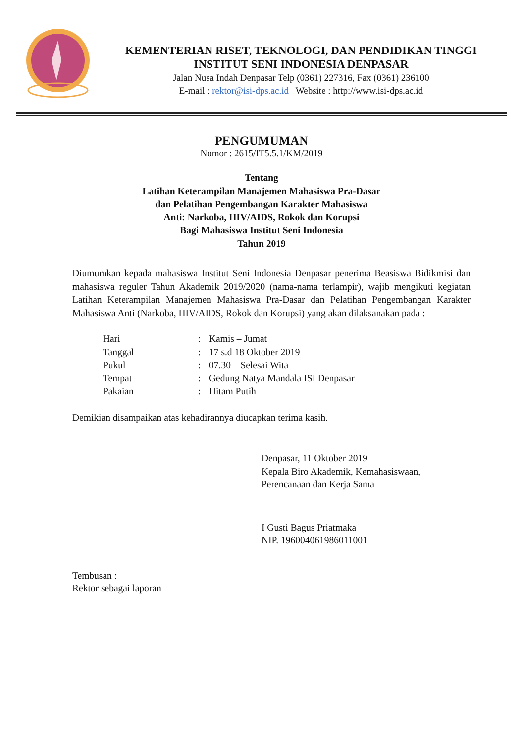KEMENTERIAN RISET, TEKNOLOGI, DAN PENDIDIKAN TINGGI
INSTITUT SENI INDONESIA DENPASAR
Jalan Nusa Indah Denpasar Telp (0361) 227316, Fax (0361) 236100
E-mail : rektor@isi-dps.ac.id Website : http://www.isi-dps.ac.id
PENGUMUMAN
Nomor : 2615/IT5.5.1/KM/2019
Tentang
Latihan Keterampilan Manajemen Mahasiswa Pra-Dasar
dan Pelatihan Pengembangan Karakter Mahasiswa
Anti: Narkoba, HIV/AIDS, Rokok dan Korupsi
Bagi Mahasiswa Institut Seni Indonesia
Tahun 2019
Diumumkan kepada mahasiswa Institut Seni Indonesia Denpasar penerima Beasiswa Bidikmisi dan mahasiswa reguler Tahun Akademik 2019/2020 (nama-nama terlampir), wajib mengikuti kegiatan Latihan Keterampilan Manajemen Mahasiswa Pra-Dasar dan Pelatihan Pengembangan Karakter Mahasiswa Anti (Narkoba, HIV/AIDS, Rokok dan Korupsi) yang akan dilaksanakan pada :
| Hari | : | Kamis – Jumat |
| Tanggal | : | 17 s.d 18 Oktober 2019 |
| Pukul | : | 07.30 – Selesai Wita |
| Tempat | : | Gedung Natya Mandala ISI Denpasar |
| Pakaian | : | Hitam Putih |
Demikian disampaikan atas kehadirannya diucapkan terima kasih.
Denpasar, 11 Oktober 2019
Kepala Biro Akademik, Kemahasiswaan,
Perencanaan dan Kerja Sama
I Gusti Bagus Priatmaka
NIP. 196004061986011001
Tembusan :
Rektor sebagai laporan